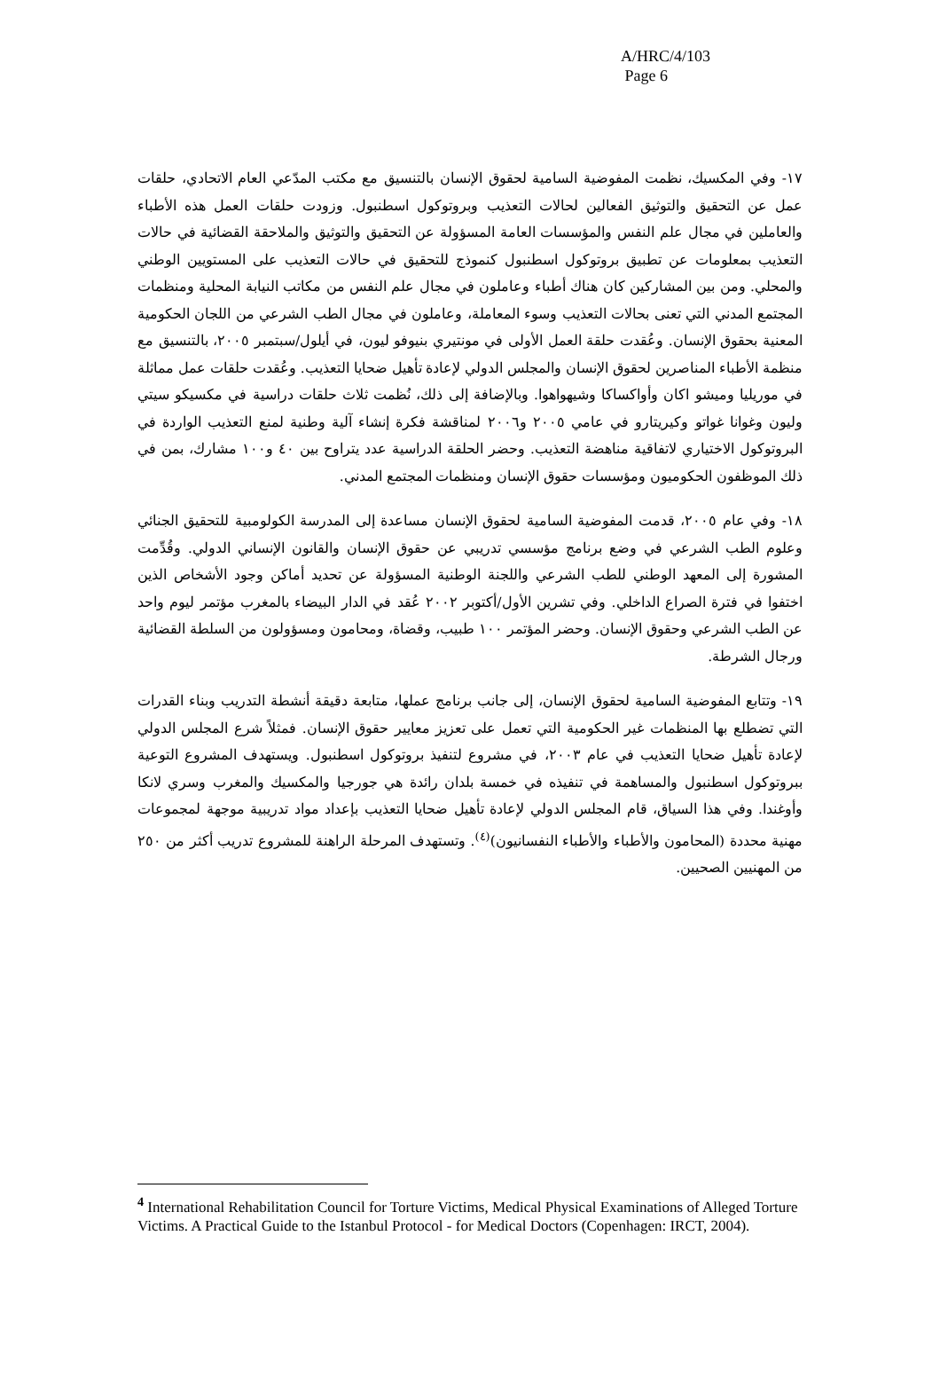A/HRC/4/103
Page 6
١٧- وفي المكسيك، نظمت المفوضية السامية لحقوق الإنسان بالتنسيق مع مكتب المدّعي العام الاتحادي، حلقات عمل عن التحقيق والتوثيق الفعالين لحالات التعذيب وبروتوكول اسطنبول. وزودت حلقات العمل هذه الأطباء والعاملين في مجال علم النفس والمؤسسات العامة المسؤولة عن التحقيق والتوثيق والملاحقة القضائية في حالات التعذيب بمعلومات عن تطبيق بروتوكول اسطنبول كنموذج للتحقيق في حالات التعذيب على المستويين الوطني والمحلي. ومن بين المشاركين كان هناك أطباء وعاملون في مجال علم النفس من مكاتب النيابة المحلية ومنظمات المجتمع المدني التي تعنى بحالات التعذيب وسوء المعاملة، وعاملون في مجال الطب الشرعي من اللجان الحكومية المعنية بحقوق الإنسان. وعُقدت حلقة العمل الأولى في مونتيري بنيوفو ليون، في أيلول/سبتمبر ٢٠٠٥، بالتنسيق مع منظمة الأطباء المناصرين لحقوق الإنسان والمجلس الدولي لإعادة تأهيل ضحايا التعذيب. وعُقدت حلقات عمل مماثلة في موريليا وميشو اكان وأواكساكا وشيهواهوا. وبالإضافة إلى ذلك، نُظمت ثلاث حلقات دراسية في مكسيكو سيتي وليون وغوانا غواتو وكيريتارو في عامي ٢٠٠٥ و٢٠٠٦ لمناقشة فكرة إنشاء آلية وطنية لمنع التعذيب الواردة في البروتوكول الاختياري لاتفاقية مناهضة التعذيب. وحضر الحلقة الدراسية عدد يتراوح بين ٤٠ و١٠٠ مشارك، بمن في ذلك الموظفون الحكوميون ومؤسسات حقوق الإنسان ومنظمات المجتمع المدني.
١٨- وفي عام ٢٠٠٥، قدمت المفوضية السامية لحقوق الإنسان مساعدة إلى المدرسة الكولومبية للتحقيق الجنائي وعلوم الطب الشرعي في وضع برنامج مؤسسي تدريبي عن حقوق الإنسان والقانون الإنساني الدولي. وقُدِّمت المشورة إلى المعهد الوطني للطب الشرعي واللجنة الوطنية المسؤولة عن تحديد أماكن وجود الأشخاص الذين اختفوا في فترة الصراع الداخلي. وفي تشرين الأول/أكتوبر ٢٠٠٢ عُقد في الدار البيضاء بالمغرب مؤتمر ليوم واحد عن الطب الشرعي وحقوق الإنسان. وحضر المؤتمر ١٠٠ طبيب، وقضاة، ومحامون ومسؤولون من السلطة القضائية ورجال الشرطة.
١٩- وتتابع المفوضية السامية لحقوق الإنسان، إلى جانب برنامج عملها، متابعة دقيقة أنشطة التدريب وبناء القدرات التي تضطلع بها المنظمات غير الحكومية التي تعمل على تعزيز معايير حقوق الإنسان. فمثلاً شرع المجلس الدولي لإعادة تأهيل ضحايا التعذيب في عام ٢٠٠٣، في مشروع لتنفيذ بروتوكول اسطنبول. ويستهدف المشروع التوعية ببروتوكول اسطنبول والمساهمة في تنفيذه في خمسة بلدان رائدة هي جورجيا والمكسيك والمغرب وسري لانكا وأوغندا. وفي هذا السياق، قام المجلس الدولي لإعادة تأهيل ضحايا التعذيب بإعداد مواد تدريبية موجهة لمجموعات مهنية محددة (المحامون والأطباء والأطباء النفسانيون)<sup>(٤)</sup>. وتستهدف المرحلة الراهنة للمشروع تدريب أكثر من ٢٥٠ من المهنيين الصحيين.
<sup>4</sup> International Rehabilitation Council for Torture Victims, Medical Physical Examinations of Alleged Torture Victims. A Practical Guide to the Istanbul Protocol - for Medical Doctors (Copenhagen: IRCT, 2004).